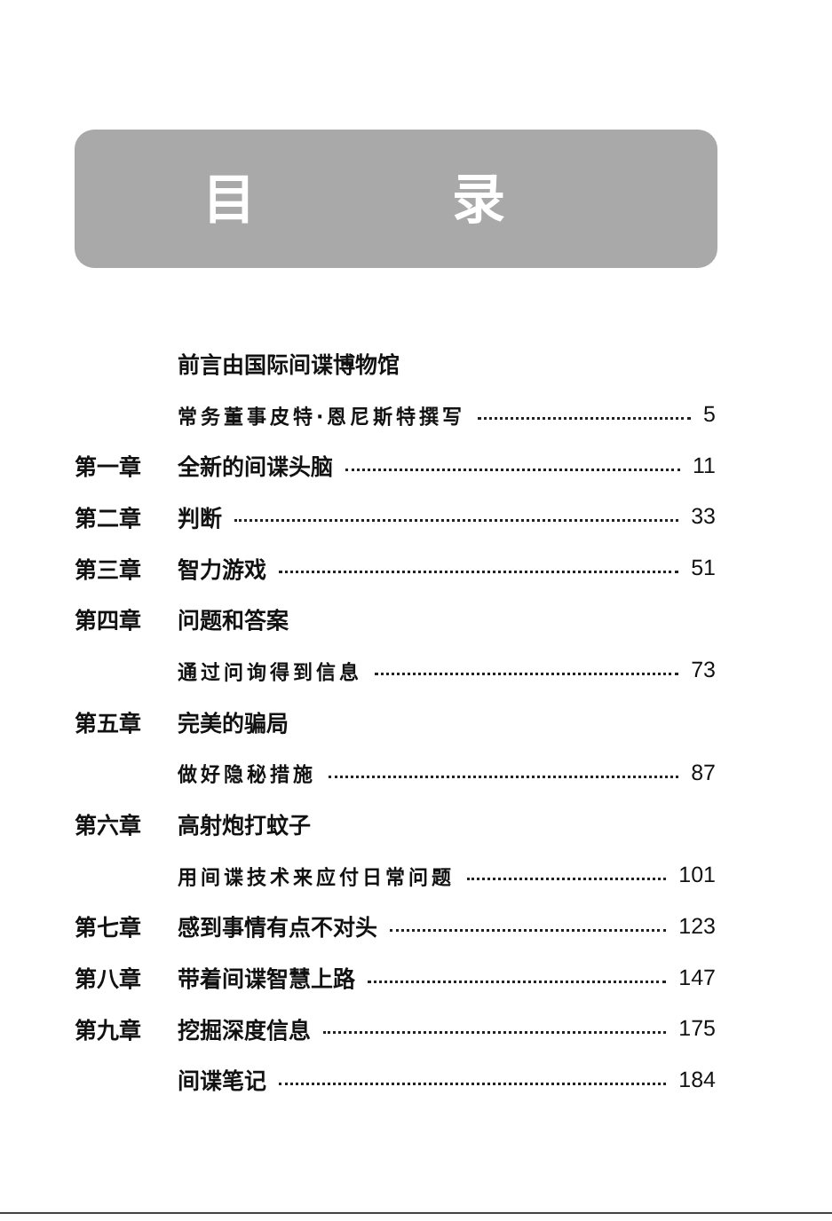目 录
前言由国际间谍博物馆
常务董事皮特·恩尼斯特撰写 5
第一章 全新的间谍头脑 11
第二章 判断 33
第三章 智力游戏 51
第四章 问题和答案
通过问询得到信息 73
第五章 完美的骗局
做好隐秘措施 87
第六章 高射炮打蚊子
用间谍技术来应付日常问题 101
第七章 感到事情有点不对头 123
第八章 带着间谍智慧上路 147
第九章 挖掘深度信息 175
间谍笔记 184